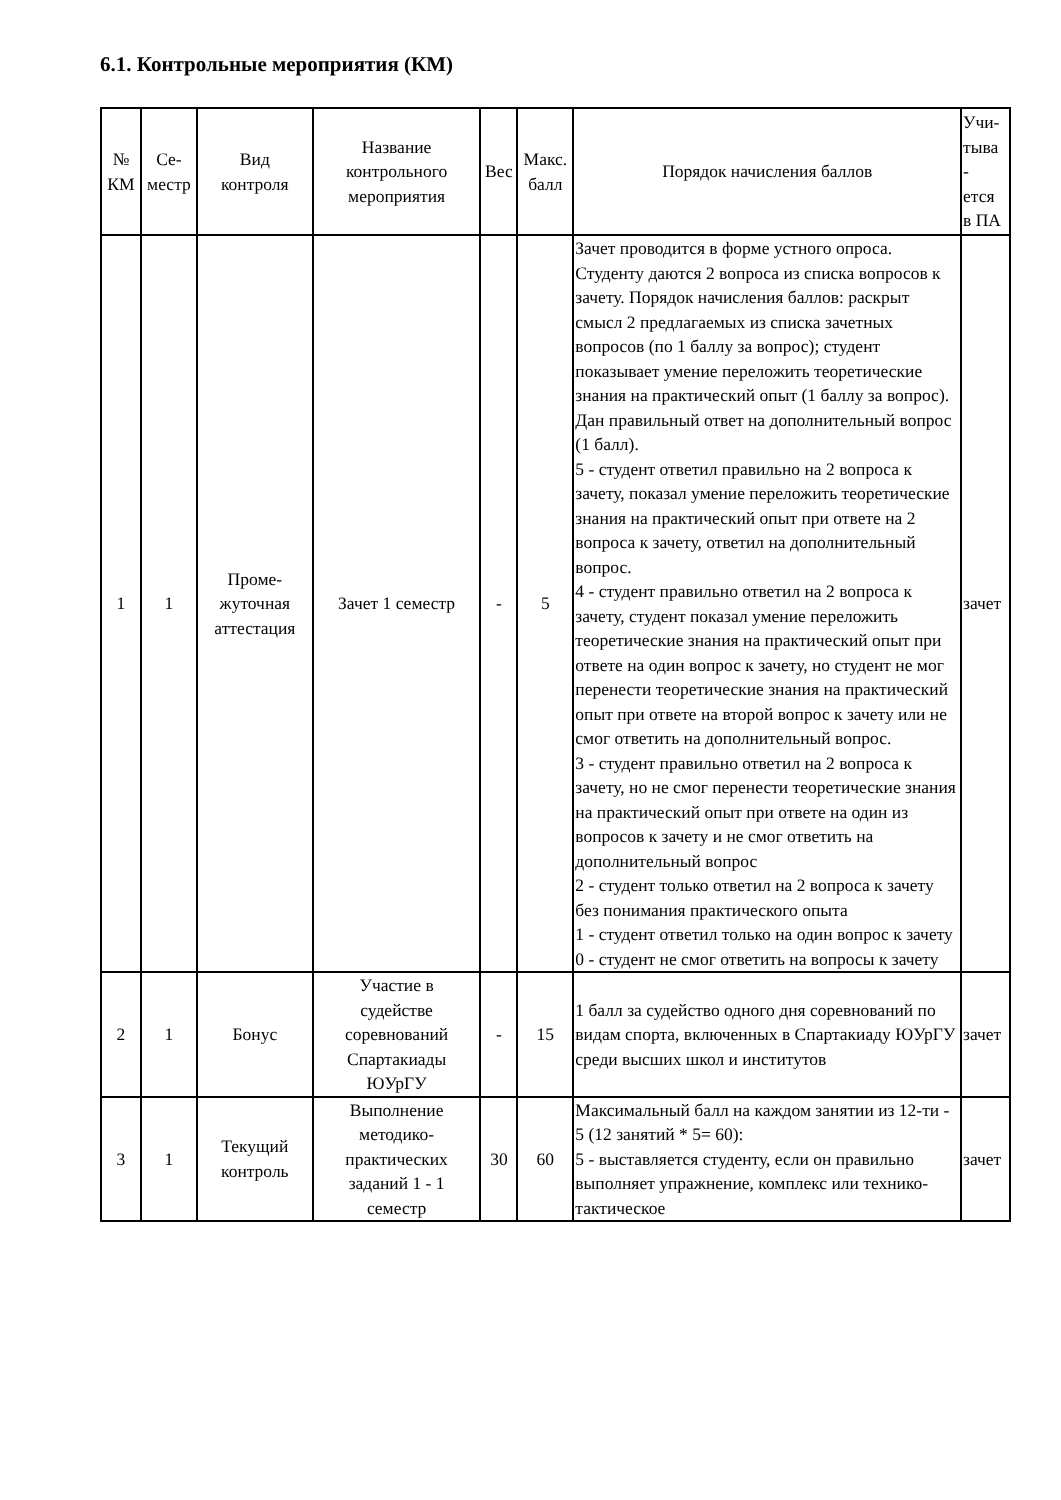6.1. Контрольные мероприятия (КМ)
| № КМ | Се- местр | Вид контроля | Название контрольного мероприятия | Вес | Макс. балл | Порядок начисления баллов | Учи- тыва - ется в ПА |
| --- | --- | --- | --- | --- | --- | --- | --- |
| 1 | 1 | Проме- жуточная аттестация | Зачет 1 семестр | - | 5 | Зачет проводится в форме устного опроса. Студенту даются 2 вопроса из списка вопросов к зачету. Порядок начисления баллов: раскрыт смысл 2 предлагаемых из списка зачетных вопросов (по 1 баллу за вопрос); студент показывает умение переложить теоретические знания на практический опыт (1 баллу за вопрос). Дан правильный ответ на дополнительный вопрос (1 балл). 5 - студент ответил правильно на 2 вопроса к зачету, показал умение переложить теоретические знания на практический опыт при ответе на 2 вопроса к зачету, ответил на дополнительный вопрос. 4 - студент правильно ответил на 2 вопроса к зачету, студент показал умение переложить теоретические знания на практический опыт при ответе на один вопрос к зачету, но студент не мог перенести теоретические знания на практический опыт при ответе на второй вопрос к зачету или не смог ответить на дополнительный вопрос. 3 - студент правильно ответил на 2 вопроса к зачету, но не смог перенести теоретические знания на практический опыт при ответе на один из вопросов к зачету и не смог ответить на дополнительный вопрос 2 - студент только ответил на 2 вопроса к зачету без понимания практического опыта 1 - студент ответил только на один вопрос к зачету 0 - студент не смог ответить на вопросы к зачету | зачет |
| 2 | 1 | Бонус | Участие в судействе соревнований Спартакиады ЮУрГУ | - | 15 | 1 балл за судейство одного дня соревнований по видам спорта, включенных в Спартакиаду ЮУрГУ среди высших школ и институтов | зачет |
| 3 | 1 | Текущий контроль | Выполнение методико- практических заданий 1 - 1 семестр | 30 | 60 | Максимальный балл на каждом занятии из 12-ти - 5 (12 занятий * 5= 60): 5 - выставляется студенту, если он правильно выполняет упражнение, комплекс или технико-тактическое | зачет |